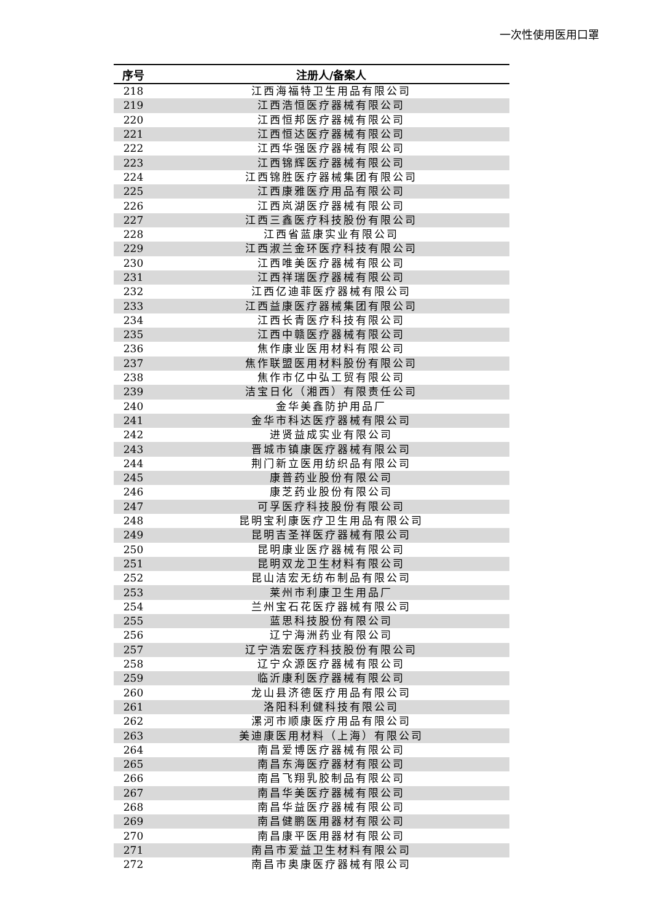一次性使用医用口罩
| 序号 | 注册人/备案人 |
| --- | --- |
| 218 | 江西海福特卫生用品有限公司 |
| 219 | 江西浩恒医疗器械有限公司 |
| 220 | 江西恒邦医疗器械有限公司 |
| 221 | 江西恒达医疗器械有限公司 |
| 222 | 江西华强医疗器械有限公司 |
| 223 | 江西锦辉医疗器械有限公司 |
| 224 | 江西锦胜医疗器械集团有限公司 |
| 225 | 江西康雅医疗用品有限公司 |
| 226 | 江西岚湖医疗器械有限公司 |
| 227 | 江西三鑫医疗科技股份有限公司 |
| 228 | 江西省蓝康实业有限公司 |
| 229 | 江西淑兰金环医疗科技有限公司 |
| 230 | 江西唯美医疗器械有限公司 |
| 231 | 江西祥瑞医疗器械有限公司 |
| 232 | 江西亿迪菲医疗器械有限公司 |
| 233 | 江西益康医疗器械集团有限公司 |
| 234 | 江西长青医疗科技有限公司 |
| 235 | 江西中赣医疗器械有限公司 |
| 236 | 焦作康业医用材料有限公司 |
| 237 | 焦作联盟医用材料股份有限公司 |
| 238 | 焦作市亿中弘工贸有限公司 |
| 239 | 洁宝日化（湘西）有限责任公司 |
| 240 | 金华美鑫防护用品厂 |
| 241 | 金华市科达医疗器械有限公司 |
| 242 | 进贤益成实业有限公司 |
| 243 | 晋城市镇康医疗器械有限公司 |
| 244 | 荆门新立医用纺织品有限公司 |
| 245 | 康普药业股份有限公司 |
| 246 | 康芝药业股份有限公司 |
| 247 | 可孚医疗科技股份有限公司 |
| 248 | 昆明宝利康医疗卫生用品有限公司 |
| 249 | 昆明吉圣祥医疗器械有限公司 |
| 250 | 昆明康业医疗器械有限公司 |
| 251 | 昆明双龙卫生材料有限公司 |
| 252 | 昆山洁宏无纺布制品有限公司 |
| 253 | 莱州市利康卫生用品厂 |
| 254 | 兰州宝石花医疗器械有限公司 |
| 255 | 蓝思科技股份有限公司 |
| 256 | 辽宁海洲药业有限公司 |
| 257 | 辽宁浩宏医疗科技股份有限公司 |
| 258 | 辽宁众源医疗器械有限公司 |
| 259 | 临沂康利医疗器械有限公司 |
| 260 | 龙山县济德医疗用品有限公司 |
| 261 | 洛阳科利健科技有限公司 |
| 262 | 漯河市顺康医疗用品有限公司 |
| 263 | 美迪康医用材料（上海）有限公司 |
| 264 | 南昌爱博医疗器械有限公司 |
| 265 | 南昌东海医疗器材有限公司 |
| 266 | 南昌飞翔乳胶制品有限公司 |
| 267 | 南昌华美医疗器械有限公司 |
| 268 | 南昌华益医疗器械有限公司 |
| 269 | 南昌健鹏医用器材有限公司 |
| 270 | 南昌康平医用器材有限公司 |
| 271 | 南昌市爱益卫生材料有限公司 |
| 272 | 南昌市奥康医疗器械有限公司 |